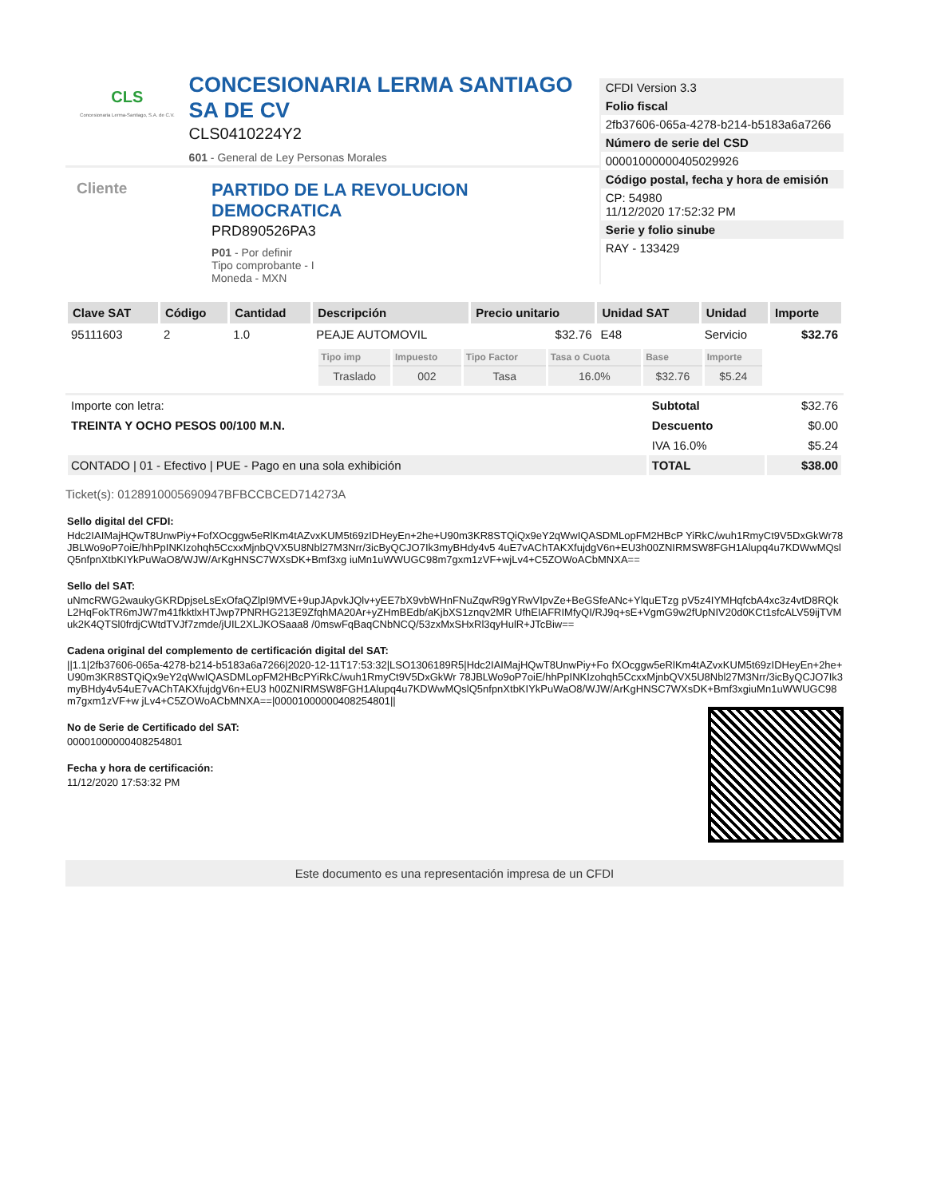CLS
Concesionaria Lerma-Santiago, S.A. de C.V.
CONCESIONARIA LERMA SANTIAGO SA DE CV
CLS0410224Y2
601 - General de Ley Personas Morales
Cliente
PARTIDO DE LA REVOLUCION DEMOCRATICA
PRD890526PA3
P01 - Por definir
Tipo comprobante - I
Moneda - MXN
CFDI Version 3.3
Folio fiscal
2fb37606-065a-4278-b214-b5183a6a7266
Número de serie del CSD
00001000000405029926
Código postal, fecha y hora de emisión
CP: 54980
11/12/2020 17:52:32 PM
Serie y folio sinube
RAY - 133429
| Clave SAT | Código | Cantidad | Descripción | Precio unitario | Unidad SAT | Unidad | Importe |
| --- | --- | --- | --- | --- | --- | --- | --- |
| 95111603 | 2 | 1.0 | PEAJE AUTOMOVIL | $32.76 | E48 | Servicio | $32.76 |
| | | | / Tipo imp / Impuesto / Tipo Factor / Tasa o Cuota / Base / Importe / / --- / --- / --- / --- / --- / --- / / Traslado / 002 / Tasa / 16.0% / $32.76 / $5.24 / | | | | |
| Importe con letra: | Subtotal | $32.76 |
| TREINTA Y OCHO PESOS 00/100 M.N. | Descuento | $0.00 |
| | IVA 16.0% | $5.24 |
| CONTADO / 01 - Efectivo / PUE - Pago en una sola exhibición | TOTAL | $38.00 |
Ticket(s): 0128910005690947BFBCCBCED714273A
Sello digital del CFDI:
Hdc2IAIMajHQwT8UnwPiy+FofXOcggw5eRlKm4tAZvxKUM5t69zIDHeyEn+2he+U90m3KR8STQiQx9eY2qWwIQASDMLopFM2HBcP YiRkC/wuh1RmyCt9V5DxGkWr78JBLWo9oP7oiE/hhPpINKIzohqh5CcxxMjnbQVX5U8Nbl27M3Nrr/3icByQCJO7Ik3myBHdy4v5 4uE7vAChTAKXfujdgV6n+EU3h00ZNIRMSW8FGH1Alupq4u7KDWwMQslQ5nfpnXtbKIYkPuWaO8/WJW/ArKgHNSC7WXsDK+Bmf3xg iuMn1uWWUGC98m7gxm1zVF+wjLv4+C5ZOWoACbMNXA==
Sello del SAT:
uNmcRWG2waukyGKRDpjseLsExOfaQZlpI9MVE+9upJApvkJQlv+yEE7bX9vbWHnFNuZqwR9gYRwVIpvZe+BeGSfeANc+YlquETzg pV5z4IYMHqfcbA4xc3z4vtD8RQkL2HqFokTR6mJW7m41fkktlxHTJwp7PNRHG213E9ZfqhMA20Ar+yZHmBEdb/aKjbXS1znqv2MR UfhEIAFRIMfyQI/RJ9q+sE+VgmG9w2fUpNIV20d0KCt1sfcALV59ijTVMuk2K4QTSl0frdjCWtdTVJf7zmde/jUIL2XLJKOSaaa8 /0mswFqBaqCNbNCQ/53zxMxSHxRl3qyHulR+JTcBiw==
Cadena original del complemento de certificación digital del SAT:
||1.1|2fb37606-065a-4278-b214-b5183a6a7266|2020-12-11T17:53:32|LSO1306189R5|Hdc2IAIMajHQwT8UnwPiy+Fo fXOcggw5eRlKm4tAZvxKUM5t69zIDHeyEn+2he+U90m3KR8STQiQx9eY2qWwIQASDMLopFM2HBcPYiRkC/wuh1RmyCt9V5DxGkWr 78JBLWo9oP7oiE/hhPpINKIzohqh5CcxxMjnbQVX5U8Nbl27M3Nrr/3icByQCJO7Ik3myBHdy4v54uE7vAChTAKXfujdgV6n+EU3 h00ZNIRMSW8FGH1Alupq4u7KDWwMQslQ5nfpnXtbKIYkPuWaO8/WJW/ArKgHNSC7WXsDK+Bmf3xgiuMn1uWWUGC98m7gxm1zVF+w jLv4+C5ZOWoACbMNXA==|00001000000408254801||
No de Serie de Certificado del SAT:
00001000000408254801
Fecha y hora de certificación:
11/12/2020 17:53:32 PM
Este documento es una representación impresa de un CFDI